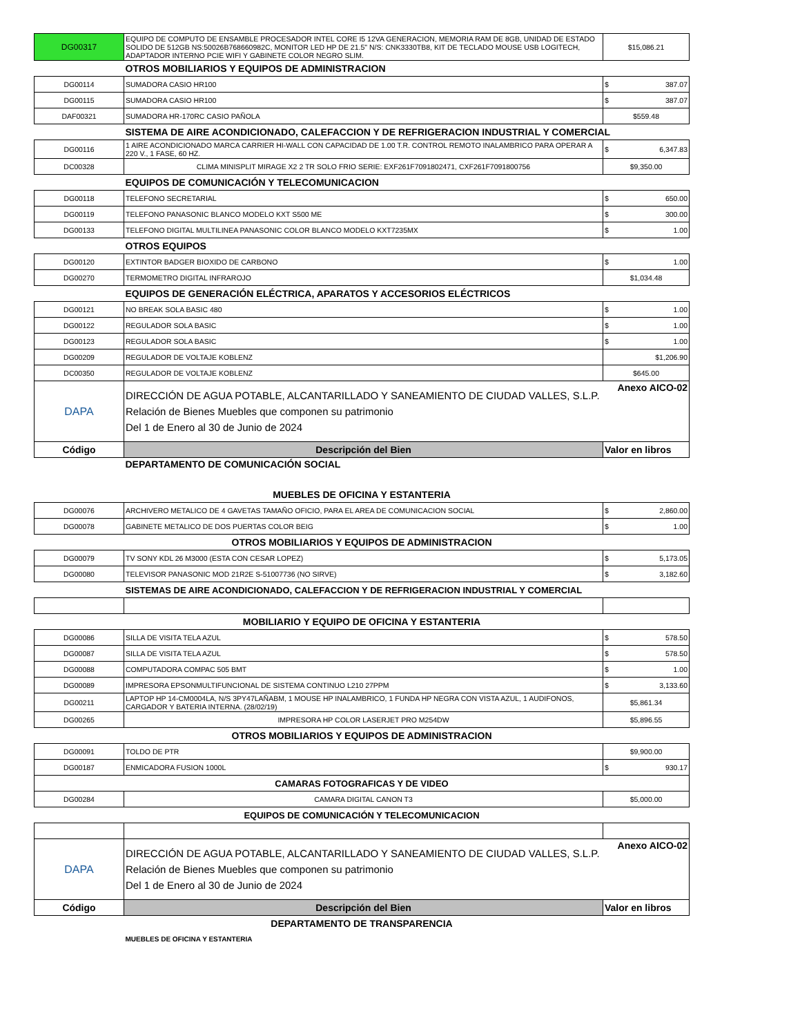| DG00317 | EQUIPO DE COMPUTO DE ENSAMBLE PROCESADOR INTEL CORE I5 12VA GENERACION, MEMORIA RAM DE 8GB, UNIDAD DE ESTADO SOLIDO DE 512GB NS:50026B768660982C, MONITOR LED HP DE 21.5" N/S: CNK3330TB8, KIT DE TECLADO MOUSE USB LOGITECH, ADAPTADOR INTERNO PCIE WIFI Y GABINETE COLOR NEGRO SLIM. | $15,086.21 |
| | OTROS MOBILIARIOS Y EQUIPOS DE ADMINISTRACION | |
| DG00114 | SUMADORA CASIO HR100 | $ 387.07 |
| DG00115 | SUMADORA CASIO HR100 | $ 387.07 |
| DAF00321 | SUMADORA HR-170RC CASIO PAÑOLA | $559.48 |
| | SISTEMA DE AIRE ACONDICIONADO, CALEFACCION Y DE REFRIGERACION INDUSTRIAL Y COMERCIAL | |
| DG00116 | 1 AIRE ACONDICIONADO MARCA CARRIER HI-WALL CON CAPACIDAD DE 1.00 T.R. CONTROL REMOTO INALAMBRICO PARA OPERAR A 220 V., 1 FASE, 60 HZ. | $ 6,347.83 |
| DC00328 | CLIMA MINISPLIT MIRAGE X2 2 TR SOLO FRIO SERIE: EXF261F7091802471, CXF261F7091800756 | $9,350.00 |
| | EQUIPOS DE COMUNICACIÓN Y TELECOMUNICACION | |
| DG00118 | TELEFONO SECRETARIAL | $ 650.00 |
| DG00119 | TELEFONO PANASONIC BLANCO MODELO KXT S500 ME | $ 300.00 |
| DG00133 | TELEFONO DIGITAL MULTILINEA PANASONIC COLOR BLANCO MODELO KXT7235MX | $ 1.00 |
| | OTROS EQUIPOS | |
| DG00120 | EXTINTOR BADGER BIOXIDO DE CARBONO | $ 1.00 |
| DG00270 | TERMOMETRO DIGITAL INFRAROJO | $1,034.48 |
| | EQUIPOS DE GENERACIÓN ELÉCTRICA, APARATOS Y ACCESORIOS ELÉCTRICOS | |
| DG00121 | NO BREAK SOLA BASIC 480 | $ 1.00 |
| DG00122 | REGULADOR SOLA BASIC | $ 1.00 |
| DG00123 | REGULADOR SOLA BASIC | $ 1.00 |
| DG00209 | REGULADOR DE VOLTAJE KOBLENZ | $1,206.90 |
| DC00350 | REGULADOR DE VOLTAJE KOBLENZ | $645.00 |
| DAPA | DIRECCIÓN DE AGUA POTABLE, ALCANTARILLADO Y SANEAMIENTO DE CIUDAD VALLES, S.L.P. Relación de Bienes Muebles que componen su patrimonio Del 1 de Enero al 30 de Junio de 2024 | Anexo AICO-02 |
| Código | Descripción del Bien | Valor en libros |
| | DEPARTAMENTO DE COMUNICACIÓN SOCIAL | |
| MUEBLES DE OFICINA Y ESTANTERIA | | |
| DG00076 | ARCHIVERO METALICO DE 4 GAVETAS TAMAÑO OFICIO, PARA EL AREA DE COMUNICACION SOCIAL | $ 2,860.00 |
| DG00078 | GABINETE METALICO DE DOS PUERTAS COLOR BEIG | $ 1.00 |
| OTROS MOBILIARIOS Y EQUIPOS DE ADMINISTRACION | | |
| DG00079 | TV SONY KDL 26 M3000 (ESTA CON CESAR LOPEZ) | $ 5,173.05 |
| DG00080 | TELEVISOR PANASONIC MOD 21R2E S-51007736 (NO SIRVE) | $ 3,182.60 |
| | SISTEMAS DE AIRE ACONDICIONADO, CALEFACCION Y DE REFRIGERACION INDUSTRIAL Y COMERCIAL | |
| MOBILIARIO Y EQUIPO DE OFICINA Y ESTANTERIA | | |
| DG00086 | SILLA DE VISITA TELA AZUL | $ 578.50 |
| DG00087 | SILLA DE VISITA TELA AZUL | $ 578.50 |
| DG00088 | COMPUTADORA COMPAC 505 BMT | $ 1.00 |
| DG00089 | IMPRESORA EPSONMULTIFUNCIONAL DE SISTEMA CONTINUO L210 27PPM | $ 3,133.60 |
| DG00211 | LAPTOP HP 14-CM0004LA, N/S 3PY47LAÑABM, 1 MOUSE HP INALAMBRICO, 1 FUNDA HP NEGRA CON VISTA AZUL, 1 AUDIFONOS, CARGADOR Y BATERIA INTERNA. (28/02/19) | $5,861.34 |
| DG00265 | IMPRESORA HP COLOR LASERJET PRO M254DW | $5,896.55 |
| OTROS MOBILIARIOS Y EQUIPOS DE ADMINISTRACION | | |
| DG00091 | TOLDO DE PTR | $9,900.00 |
| DG00187 | ENMICADORA FUSION 1000L | $ 930.17 |
| CAMARAS FOTOGRAFICAS Y DE VIDEO | | |
| DG00284 | CAMARA DIGITAL CANON T3 | $5,000.00 |
| EQUIPOS DE COMUNICACIÓN Y TELECOMUNICACION | | |
| DAPA | DIRECCIÓN DE AGUA POTABLE, ALCANTARILLADO Y SANEAMIENTO DE CIUDAD VALLES, S.L.P. Relación de Bienes Muebles que componen su patrimonio Del 1 de Enero al 30 de Junio de 2024 | Anexo AICO-02 |
| Código | Descripción del Bien | Valor en libros |
| DEPARTAMENTO DE TRANSPARENCIA | | |
| | MUEBLES DE OFICINA Y ESTANTERIA | |